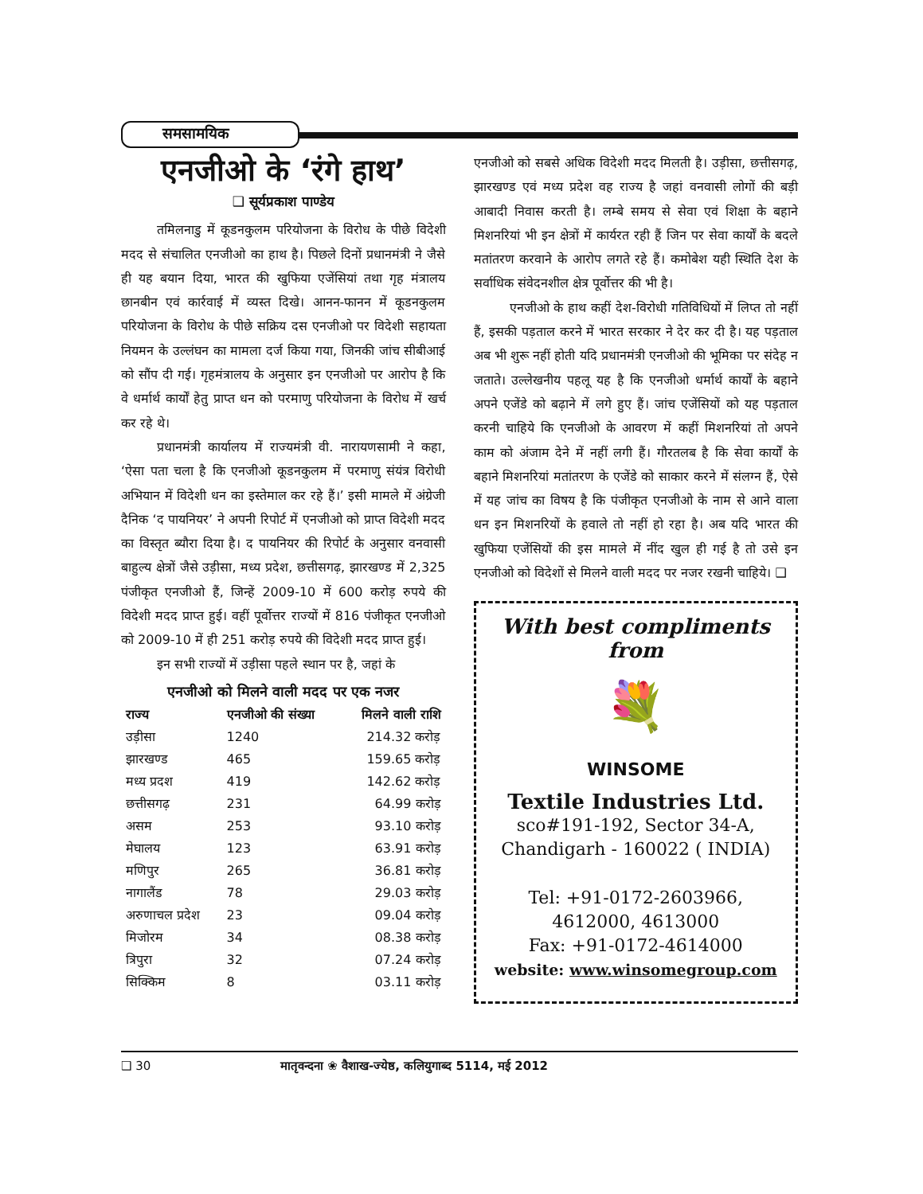समसामयिक
एनजीओ के ‘रंगे हाथ’
❑ सूर्यप्रकाश पाण्डेय
तमिलनाडु में कूडनकुलम परियोजना के विरोध के पीछे विदेशी मदद से संचालित एनजीओ का हाथ है। पिछले दिनों प्रधानमंत्री ने जैसे ही यह बयान दिया, भारत की खुफिया एजेंसियां तथा गृह मंत्रालय छानबीन एवं कार्रवाई में व्यस्त दिखे। आनन-फानन में कूडनकुलम परियोजना के विरोध के पीछे सक्रिय दस एनजीओ पर विदेशी सहायता नियमन के उल्लंघन का मामला दर्ज किया गया, जिनकी जांच सीबीआई को सौंप दी गई। गृहमंत्रालय के अनुसार इन एनजीओ पर आरोप है कि वे धर्मार्थ कार्यों हेतु प्राप्त धन को परमाणु परियोजना के विरोध में खर्च कर रहे थे।
प्रधानमंत्री कार्यालय में राज्यमंत्री वी. नारायणसामी ने कहा, ‘ऐसा पता चला है कि एनजीओ कूडनकुलम में परमाणु संयंत्र विरोधी अभियान में विदेशी धन का इस्तेमाल कर रहे हैं।’ इसी मामले में अंग्रेजी दैनिक ‘द पायनियर’ ने अपनी रिपोर्ट में एनजीओ को प्राप्त विदेशी मदद का विस्तृत ब्यौरा दिया है। द पायनियर की रिपोर्ट के अनुसार वनवासी बाहुल्य क्षेत्रों जैसे उड़ीसा, मध्य प्रदेश, छत्तीसगढ़, झारखण्ड में 2,325 पंजीकृत एनजीओ हैं, जिन्हें 2009-10 में 600 करोड़ रुपये की विदेशी मदद प्राप्त हुई। वहीं पूर्वोत्तर राज्यों में 816 पंजीकृत एनजीओ को 2009-10 में ही 251 करोड़ रुपये की विदेशी मदद प्राप्त हुई।
इन सभी राज्यों में उड़ीसा पहले स्थान पर है, जहां के
एनजीओ को मिलने वाली मदद पर एक नजर
| राज्य | एनजीओ की संख्या | मिलने वाली राशि |
| --- | --- | --- |
| उड़ीसा | 1240 | 214.32 करोड़ |
| झारखण्ड | 465 | 159.65 करोड़ |
| मध्य प्रदश | 419 | 142.62 करोड़ |
| छत्तीसगढ़ | 231 | 64.99 करोड़ |
| असम | 253 | 93.10 करोड़ |
| मेघालय | 123 | 63.91 करोड़ |
| मणिपुर | 265 | 36.81 करोड़ |
| नागालैंड | 78 | 29.03 करोड़ |
| अरुणाचल प्रदेश | 23 | 09.04 करोड़ |
| मिजोरम | 34 | 08.38 करोड़ |
| त्रिपुरा | 32 | 07.24 करोड़ |
| सिक्किम | 8 | 03.11 करोड़ |
एनजीओ को सबसे अधिक विदेशी मदद मिलती है। उड़ीसा, छत्तीसगढ़, झारखण्ड एवं मध्य प्रदेश वह राज्य है जहां वनवासी लोगों की बड़ी आबादी निवास करती है। लम्बे समय से सेवा एवं शिक्षा के बहाने मिशनरियां भी इन क्षेत्रों में कार्यरत रही हैं जिन पर सेवा कार्यों के बदले मतांतरण करवाने के आरोप लगते रहे हैं। कमोबेश यही स्थिति देश के सर्वाधिक संवेदनशील क्षेत्र पूर्वोत्तर की भी है।
एनजीओ के हाथ कहीं देश-विरोधी गतिविधियों में लिप्त तो नहीं हैं, इसकी पड़ताल करने में भारत सरकार ने देर कर दी है। यह पड़ताल अब भी शुरू नहीं होती यदि प्रधानमंत्री एनजीओ की भूमिका पर संदेह न जताते। उल्लेखनीय पहलू यह है कि एनजीओ धर्मार्थ कार्यों के बहाने अपने एजेंडे को बढ़ाने में लगे हुए हैं। जांच एजेंसियों को यह पड़ताल करनी चाहिये कि एनजीओ के आवरण में कहीं मिशनरियां तो अपने काम को अंजाम देने में नहीं लगी हैं। गौरतलब है कि सेवा कार्यों के बहाने मिशनरियां मतांतरण के एजेंडे को साकार करने में संलग्न हैं, ऐसे में यह जांच का विषय है कि पंजीकृत एनजीओ के नाम से आने वाला धन इन मिशनरियों के हवाले तो नहीं हो रहा है। अब यदि भारत की खुफिया एजेंसियों की इस मामले में नींद खुल ही गई है तो उसे इन एनजीओ को विदेशों से मिलने वाली मदद पर नजर रखनी चाहिये। ❑
With best compliments from
💐
WINSOME
Textile Industries Ltd.
sco#191-192, Sector 34-A,
Chandigarh - 160022 ( INDIA)
Tel: +91-0172-2603966,
4612000, 4613000
Fax: +91-0172-4614000
website: www.winsomegroup.com
❑ 30 मातृवन्दना ❀ वैशाख-ज्येष्ठ, कलियुगाब्द 5114, मई 2012